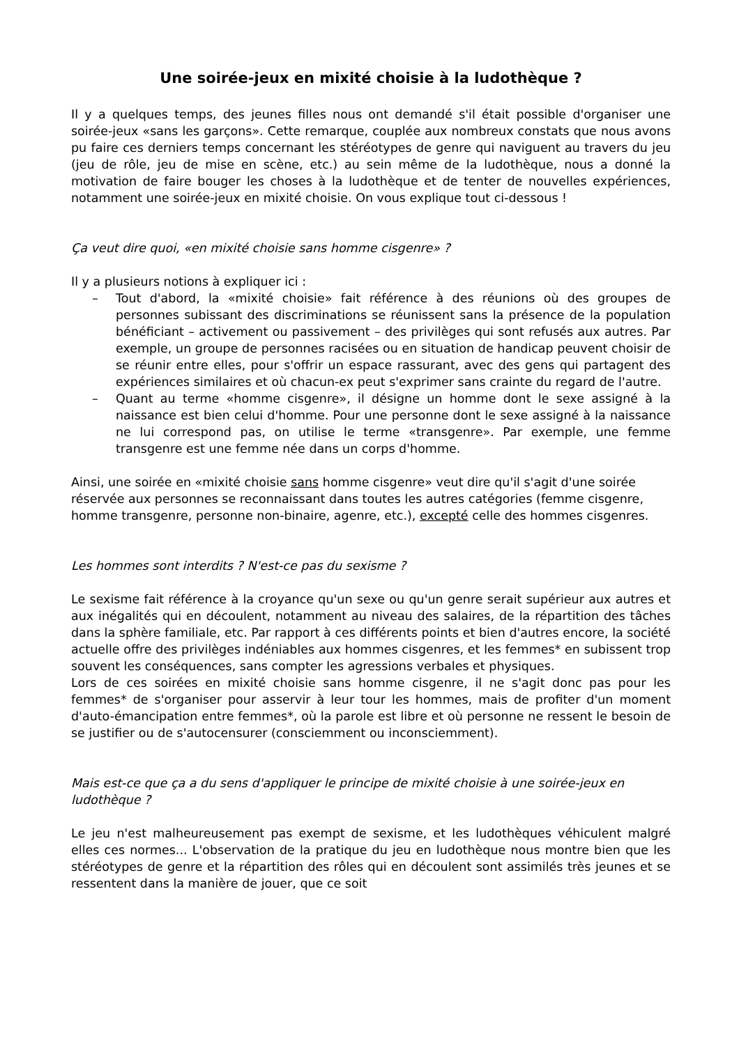Une soirée-jeux en mixité choisie à la ludothèque ?
Il y a quelques temps, des jeunes filles nous ont demandé s'il était possible d'organiser une soirée-jeux «sans les garçons». Cette remarque, couplée aux nombreux constats que nous avons pu faire ces derniers temps concernant les stéréotypes de genre qui naviguent au travers du jeu (jeu de rôle, jeu de mise en scène, etc.) au sein même de la ludothèque, nous a donné la motivation de faire bouger les choses à la ludothèque et de tenter de nouvelles expériences, notamment une soirée-jeux en mixité choisie. On vous explique tout ci-dessous !
Ça veut dire quoi, «en mixité choisie sans homme cisgenre» ?
Il y a plusieurs notions à expliquer ici :
– Tout d'abord, la «mixité choisie» fait référence à des réunions où des groupes de personnes subissant des discriminations se réunissent sans la présence de la population bénéficiant – activement ou passivement – des privilèges qui sont refusés aux autres. Par exemple, un groupe de personnes racisées ou en situation de handicap peuvent choisir de se réunir entre elles, pour s'offrir un espace rassurant, avec des gens qui partagent des expériences similaires et où chacun-ex peut s'exprimer sans crainte du regard de l'autre.
– Quant au terme «homme cisgenre», il désigne un homme dont le sexe assigné à la naissance est bien celui d'homme. Pour une personne dont le sexe assigné à la naissance ne lui correspond pas, on utilise le terme «transgenre». Par exemple, une femme transgenre est une femme née dans un corps d'homme.
Ainsi, une soirée en «mixité choisie sans homme cisgenre» veut dire qu'il s'agit d'une soirée réservée aux personnes se reconnaissant dans toutes les autres catégories (femme cisgenre, homme transgenre, personne non-binaire, agenre, etc.), excepté celle des hommes cisgenres.
Les hommes sont interdits ? N'est-ce pas du sexisme ?
Le sexisme fait référence à la croyance qu'un sexe ou qu'un genre serait supérieur aux autres et aux inégalités qui en découlent, notamment au niveau des salaires, de la répartition des tâches dans la sphère familiale, etc. Par rapport à ces différents points et bien d'autres encore, la société actuelle offre des privilèges indéniables aux hommes cisgenres, et les femmes* en subissent trop souvent les conséquences, sans compter les agressions verbales et physiques.
Lors de ces soirées en mixité choisie sans homme cisgenre, il ne s'agit donc pas pour les femmes* de s'organiser pour asservir à leur tour les hommes, mais de profiter d'un moment d'auto-émancipation entre femmes*, où la parole est libre et où personne ne ressent le besoin de se justifier ou de s'autocensurer (consciemment ou inconsciemment).
Mais est-ce que ça a du sens d'appliquer le principe de mixité choisie à une soirée-jeux en ludothèque ?
Le jeu n'est malheureusement pas exempt de sexisme, et les ludothèques véhiculent malgré elles ces normes... L'observation de la pratique du jeu en ludothèque nous montre bien que les stéréotypes de genre et la répartition des rôles qui en découlent sont assimilés très jeunes et se ressentent dans la manière de jouer, que ce soit